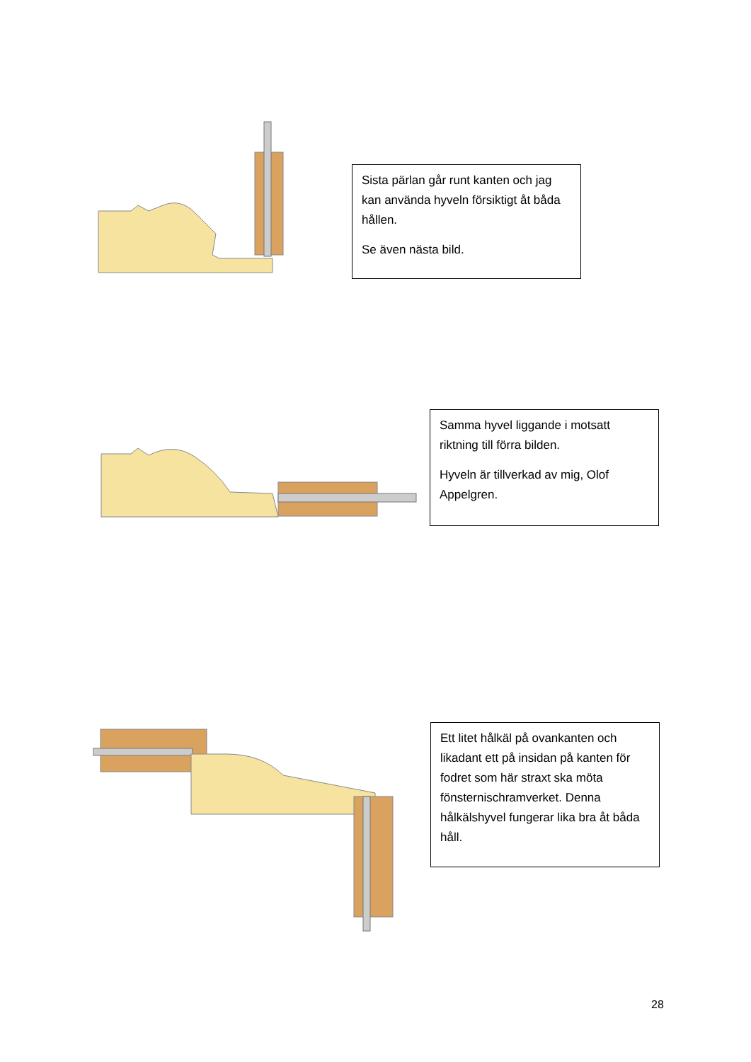Sista pärlan går runt kanten och jag kan använda hyveln försiktigt åt båda hållen.
Se även nästa bild.
Samma hyvel liggande i motsatt riktning till förra bilden.
Hyveln är tillverkad av mig, Olof Appelgren.
Ett litet hålkäl på ovankanten och likadant ett på insidan på kanten för fodret som här straxt ska möta fönsternischramverket. Denna hålkälshyvel fungerar lika bra åt båda håll.
28